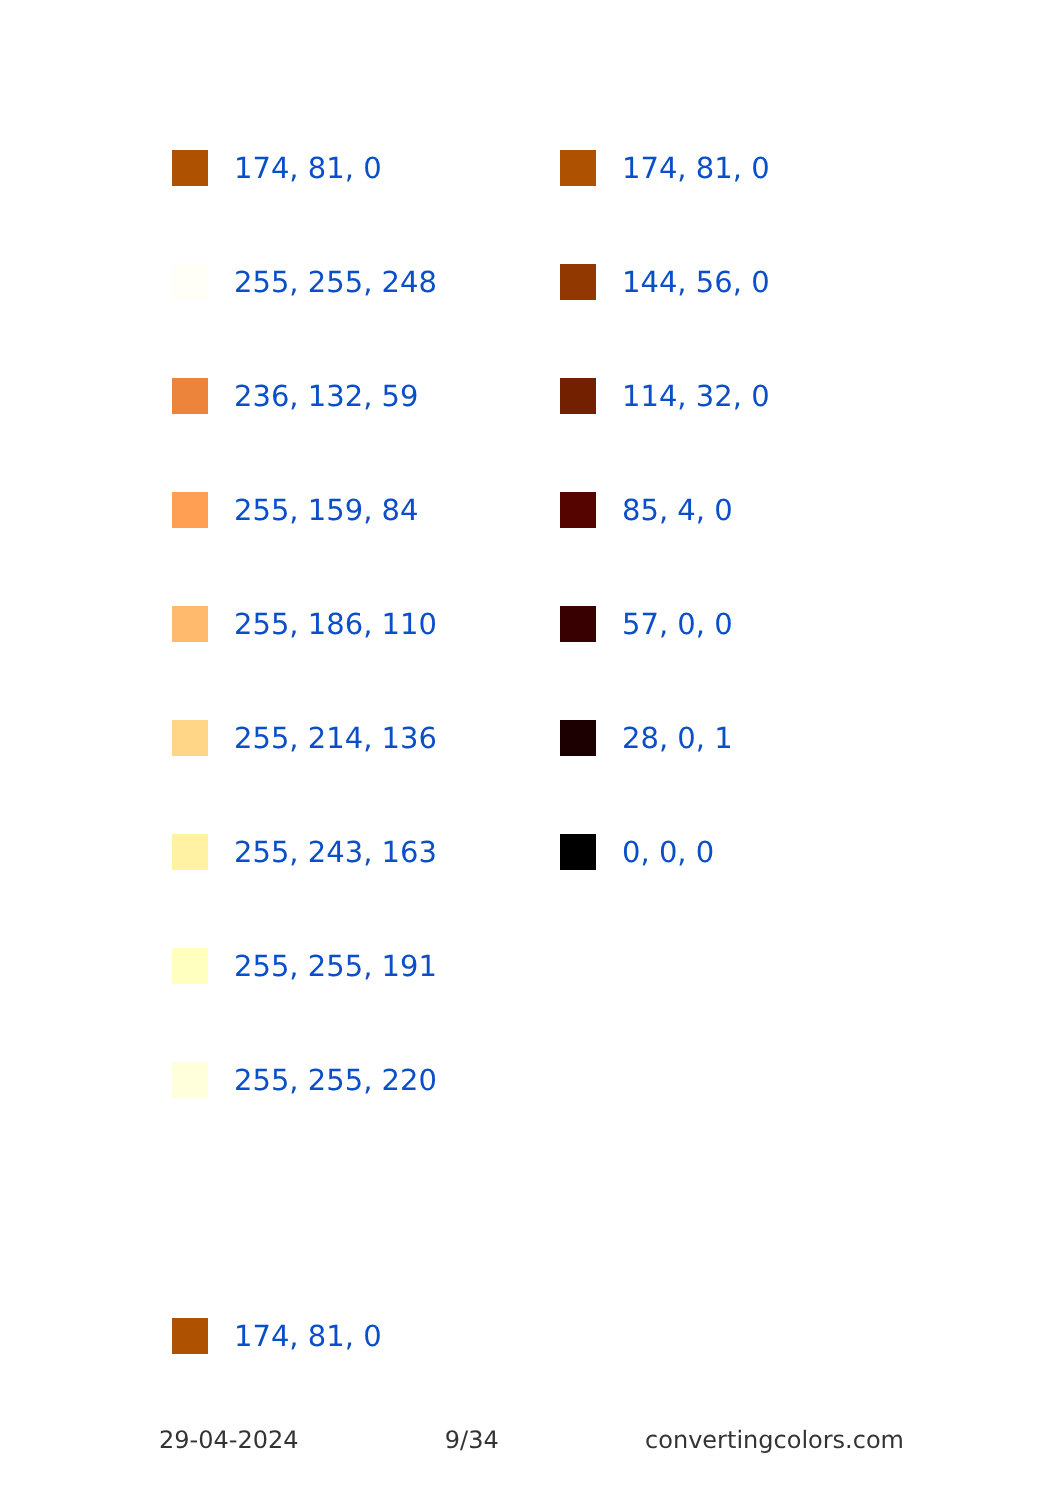174, 81, 0
255, 255, 248
236, 132, 59
255, 159, 84
255, 186, 110
255, 214, 136
255, 243, 163
255, 255, 191
255, 255, 220
174, 81, 0
144, 56, 0
114, 32, 0
85, 4, 0
57, 0, 0
28, 0, 1
0, 0, 0
174, 81, 0
29-04-2024 9/34 convertingcolors.com